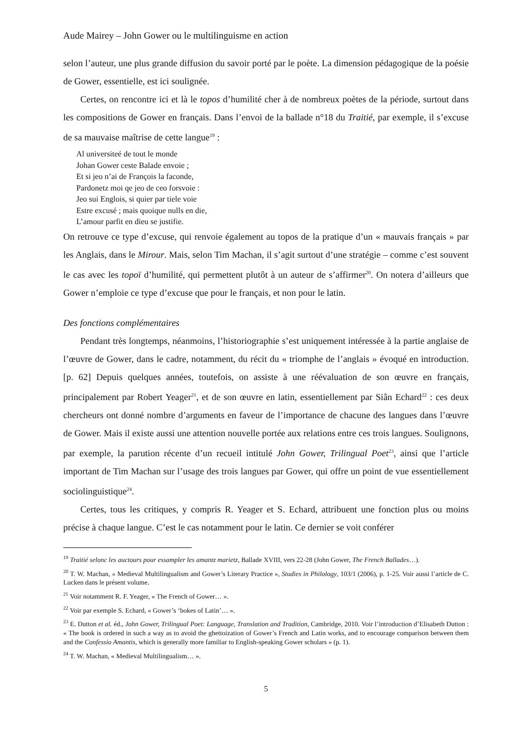Aude Mairey – John Gower ou le multilinguisme en action
selon l’auteur, une plus grande diffusion du savoir porté par le poète. La dimension pédagogique de la poésie de Gower, essentielle, est ici soulignée.
Certes, on rencontre ici et là le topos d’humilité cher à de nombreux poètes de la période, surtout dans les compositions de Gower en français. Dans l’envoi de la ballade n°18 du Traitié, par exemple, il s’excuse de sa mauvaise maîtrise de cette langue<sup>19</sup> :
Al universiteé de tout le monde
Johan Gower ceste Balade envoie ;
Et si jeo n’ai de François la faconde,
Pardonetz moi qe jeo de ceo forsvoie :
Jeo sui Englois, si quier par tiele voie
Estre excusé ; mais quoique nulls en die,
L’amour parfit en dieu se justifie.
On retrouve ce type d’excuse, qui renvoie également au topos de la pratique d’un « mauvais français » par les Anglais, dans le Mirour. Mais, selon Tim Machan, il s’agit surtout d’une stratégie – comme c’est souvent le cas avec les topoï d’humilité, qui permettent plutôt à un auteur de s’affirmer<sup>20</sup>. On notera d’ailleurs que Gower n’emploie ce type d’excuse que pour le français, et non pour le latin.
Des fonctions complémentaires
Pendant très longtemps, néanmoins, l’historiographie s’est uniquement intéressée à la partie anglaise de l’œuvre de Gower, dans le cadre, notamment, du récit du « triomphe de l’anglais » évoqué en introduction. [p. 62] Depuis quelques années, toutefois, on assiste à une réévaluation de son œuvre en français, principalement par Robert Yeager<sup>21</sup>, et de son œuvre en latin, essentiellement par Siân Echard<sup>22</sup> : ces deux chercheurs ont donné nombre d’arguments en faveur de l’importance de chacune des langues dans l’œuvre de Gower. Mais il existe aussi une attention nouvelle portée aux relations entre ces trois langues. Soulignons, par exemple, la parution récente d’un recueil intitulé John Gower, Trilingual Poet<sup>23</sup>, ainsi que l’article important de Tim Machan sur l’usage des trois langues par Gower, qui offre un point de vue essentiellement sociolinguistique<sup>24</sup>.
Certes, tous les critiques, y compris R. Yeager et S. Echard, attribuent une fonction plus ou moins précise à chaque langue. C’est le cas notamment pour le latin. Ce dernier se voit conférer
<sup>19</sup> Traitié selonc les auctours pour essampler les amantz marietz, Ballade XVIII, vers 22-28 (John Gower, The French Ballades…).
<sup>20</sup> T. W. Machan, « Medieval Multilingualism and Gower’s Literary Practice », Studies in Philology, 103/1 (2006), p. 1-25. Voir aussi l’article de C. Lucken dans le présent volume.
<sup>21</sup> Voir notamment R. F. Yeager, « The French of Gower… ».
<sup>22</sup> Voir par exemple S. Echard, « Gower’s ‘bokes of Latin’… ».
<sup>23</sup> E. Dutton et al. éd., John Gower, Trilingual Poet: Language, Translation and Tradition, Cambridge, 2010. Voir l’introduction d’Elisabeth Dutton : « The book is ordered in such a way as to avoid the ghettoization of Gower’s French and Latin works, and to encourage comparison between them and the Confessio Amantis, which is generally more familiar to English-speaking Gower scholars » (p. 1).
<sup>24</sup> T. W. Machan, « Medieval Multilingualism… ».
5